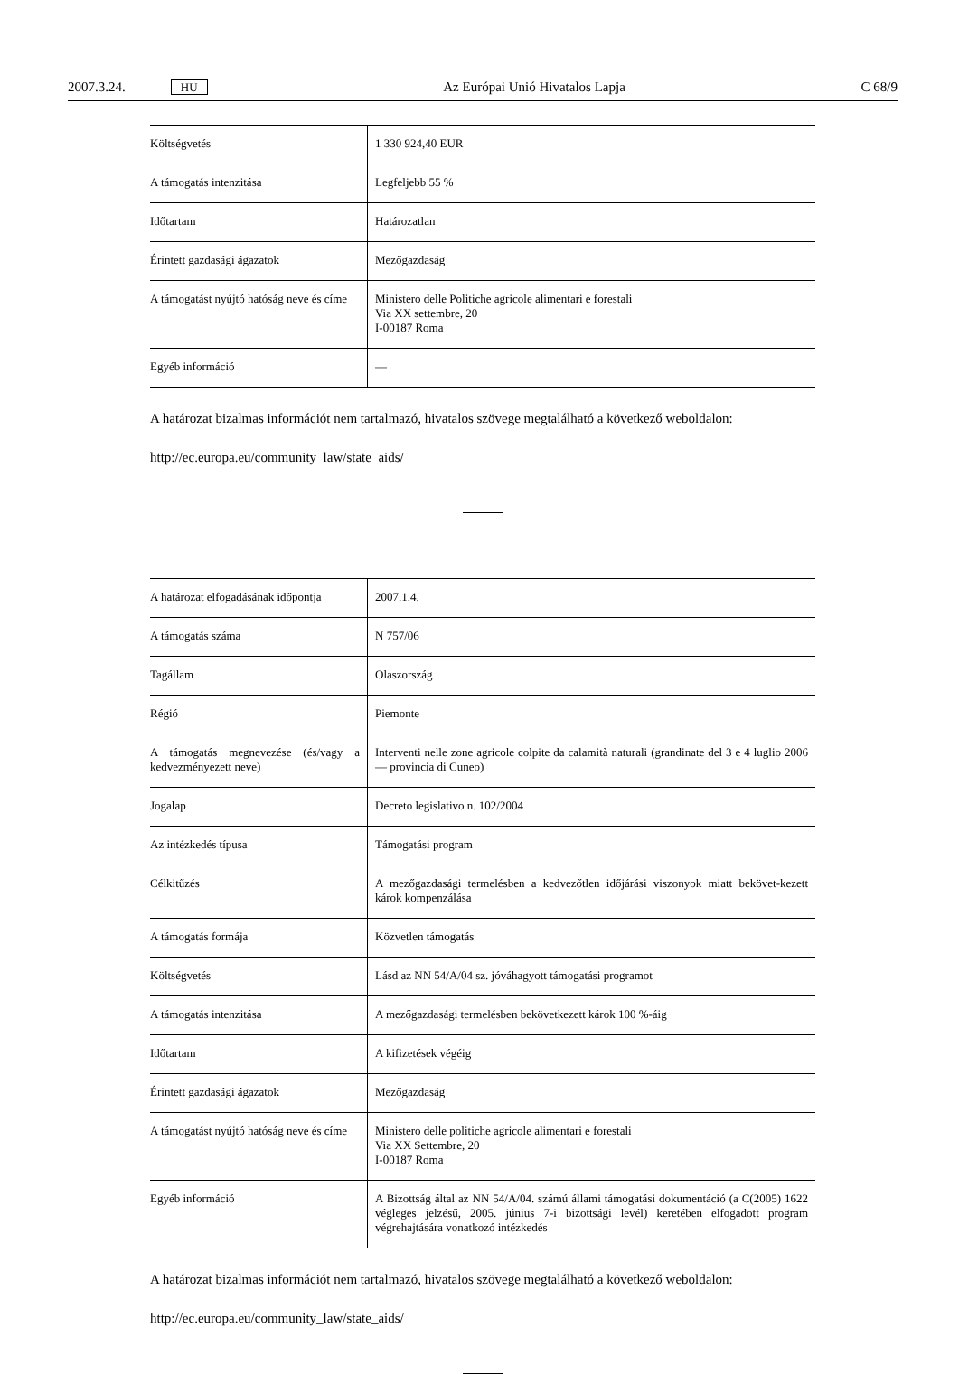2007.3.24. HU Az Európai Unió Hivatalos Lapja C 68/9
| Költségvetés | 1 330 924,40 EUR |
| A támogatás intenzitása | Legfeljebb 55 % |
| Időtartam | Határozatlan |
| Érintett gazdasági ágazatok | Mezőgazdaság |
| A támogatást nyújtó hatóság neve és címe | Ministero delle Politiche agricole alimentari e forestali Via XX settembre, 20 I-00187 Roma |
| Egyéb információ | — |
A határozat bizalmas információt nem tartalmazó, hivatalos szövege megtalálható a következő weboldalon:
http://ec.europa.eu/community_law/state_aids/
| A határozat elfogadásának időpontja | 2007.1.4. |
| A támogatás száma | N 757/06 |
| Tagállam | Olaszország |
| Régió | Piemonte |
| A támogatás megnevezése (és/vagy a kedvezményezett neve) | Interventi nelle zone agricole colpite da calamità naturali (grandinate del 3 e 4 luglio 2006 — provincia di Cuneo) |
| Jogalap | Decreto legislativo n. 102/2004 |
| Az intézkedés típusa | Támogatási program |
| Célkitűzés | A mezőgazdasági termelésben a kedvezőtlen időjárási viszonyok miatt bekövet-kezett károk kompenzálása |
| A támogatás formája | Közvetlen támogatás |
| Költségvetés | Lásd az NN 54/A/04 sz. jóváhagyott támogatási programot |
| A támogatás intenzitása | A mezőgazdasági termelésben bekövetkezett károk 100 %-áig |
| Időtartam | A kifizetések végéig |
| Érintett gazdasági ágazatok | Mezőgazdaság |
| A támogatást nyújtó hatóság neve és címe | Ministero delle politiche agricole alimentari e forestali Via XX Settembre, 20 I-00187 Roma |
| Egyéb információ | A Bizottság által az NN 54/A/04. számú állami támogatási dokumentáció (a C(2005) 1622 végleges jelzésű, 2005. június 7-i bizottsági levél) keretében elfogadott program végrehajtására vonatkozó intézkedés |
A határozat bizalmas információt nem tartalmazó, hivatalos szövege megtalálható a következő weboldalon:
http://ec.europa.eu/community_law/state_aids/